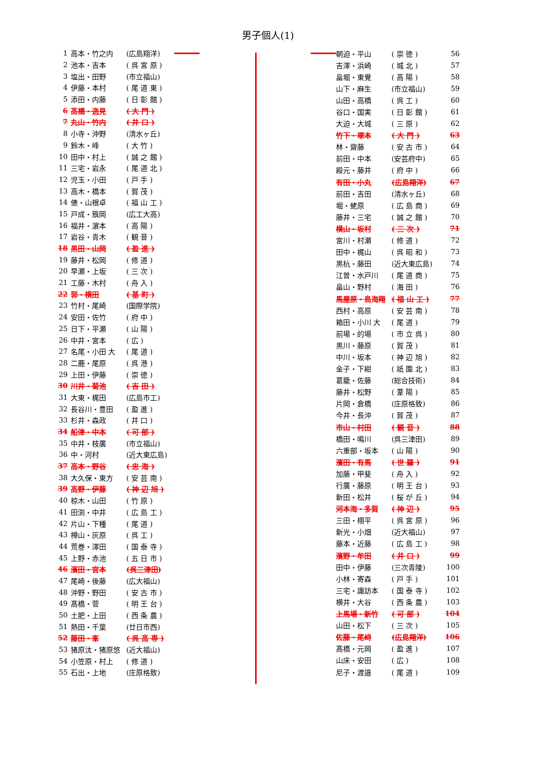男子個人(1)
| 1 | 高本・竹之内 | (広島翔洋) |
| 2 | 池本・吉本 | ( 呉 宮 原 ) |
| 3 | 塩出・田野 | (市立福山) |
| 4 | 伊藤・本村 | ( 尾 道 東 ) |
| 5 | 添田・内藤 | ( 日 彰 館 ) |
| 6 | 髙橋・逸見 | ( 大 門 ) |
| 7 | 丸山・竹内 | ( 井 口 ) |
| 8 | 小寺・沖野 | (清水ヶ丘) |
| 9 | 鈴木・峰 | ( 大 竹 ) |
| 10 | 田中・村上 | ( 誠 之 館 ) |
| 11 | 三宅・岩永 | ( 尾 道 北 ) |
| 12 | 児玉・小田 | ( 戸 手 ) |
| 13 | 高木・橋本 | ( 賀 茂 ) |
| 14 | 俵・山根卓 | ( 福 山 工 ) |
| 15 | 戸成・籏岡 | (広工大高) |
| 16 | 福井・濵本 | ( 高 陽 ) |
| 17 | 岩谷・青木 | ( 観 音 ) |
| 18 | 黒田・山岡 | ( 盈 進 ) |
| 19 | 藤井・松岡 | ( 修 道 ) |
| 20 | 早瀬・上坂 | ( 三 次 ) |
| 21 | 工藤・木村 | ( 舟 入 ) |
| 22 | 郭・横田 | ( 基 町 ) |
| 23 | 竹村・尾崎 | (国際学院) |
| 24 | 安田・佐竹 | ( 府 中 ) |
| 25 | 日下・平瀬 | ( 山 陽 ) |
| 26 | 中井・宮本 | ( 広 ) |
| 27 | 名尾・小田 大 | ( 尾 道 ) |
| 28 | 二鹿・尾原 | ( 呉 港 ) |
| 29 | 上田・伊藤 | ( 崇 徳 ) |
| 30 | 川井・菊池 | ( 吉 田 ) |
| 31 | 大東・梶田 | (広島市工) |
| 32 | 長谷川・豊田 | ( 盈 進 ) |
| 33 | 杉井・森政 | ( 井 口 ) |
| 34 | 船津・中本 | ( 可 部 ) |
| 35 | 中井・枝廣 | (市立福山) |
| 36 | 中・河村 | (近大東広島) |
| 37 | 高本・野谷 | ( 忠 海 ) |
| 38 | 大久保・東方 | ( 安 芸 南 ) |
| 39 | 高野・伊藤 | ( 神 辺 旭 ) |
| 40 | 椋木・山田 | ( 竹 原 ) |
| 41 | 田渕・中井 | ( 広 島 工 ) |
| 42 | 片山・下種 | ( 尾 道 ) |
| 43 | 樽山・灰原 | ( 呉 工 ) |
| 44 | 荒巻・澤田 | ( 国 泰 寺 ) |
| 45 | 上野・赤池 | ( 五 日 市 ) |
| 46 | 濱田・宮本 | (呉三津田) |
| 47 | 尾崎・後藤 | (広大福山) |
| 48 | 沖野・野田 | ( 安 古 市 ) |
| 49 | 髙橋・菅 | ( 明 王 台 ) |
| 50 | 土肥・上田 | ( 西 条 農 ) |
| 51 | 熱田・千葉 | (廿日市西) |
| 52 | 藤田・峯 | ( 呉 高 専 ) |
| 53 | 猪原汰・猪原悠 | (近大福山) |
| 54 | 小笠原・村上 | ( 修 道 ) |
| 55 | 石出・上地 | (庄原格致) |
| 朝迫・平山 | ( 崇 徳 ) | 56 |
| 吉澤・浜崎 | ( 城 北 ) | 57 |
| 畠堀・東覺 | ( 高 陽 ) | 58 |
| 山下・麻生 | (市立福山) | 59 |
| 山田・高橋 | ( 呉 工 ) | 60 |
| 谷口・国実 | ( 日 彰 館 ) | 61 |
| 大迫・大城 | ( 三 原 ) | 62 |
| 竹下・塚本 | ( 大 門 ) | 63 |
| 林・齋藤 | ( 安 古 市 ) | 64 |
| 前田・中本 | (安芸府中) | 65 |
| 殿元・藤井 | ( 府 中 ) | 66 |
| 有田・小丸 | (広島翔洋) | 67 |
| 前田・吉田 | (清水ヶ丘) | 68 |
| 堀・蛯原 | ( 広 島 商 ) | 69 |
| 藤井・三宅 | ( 誠 之 館 ) | 70 |
| 横山・坂村 | ( 三 次 ) | 71 |
| 宮川・村瀬 | ( 修 道 ) | 72 |
| 田中・梶山 | ( 呉 昭 和 ) | 73 |
| 黒杭・藤田 | (近大東広島) | 74 |
| 江曽・水戸川 | ( 尾 道 商 ) | 75 |
| 畠山・野村 | ( 海 田 ) | 76 |
| 馬屋原・鳥海翔 | ( 福 山 工 ) | 77 |
| 西村・高原 | ( 安 芸 南 ) | 78 |
| 箱田・小川 大 | ( 尾 道 ) | 79 |
| 前場・的場 | ( 市 立 呉 ) | 80 |
| 黒川・藤原 | ( 賀 茂 ) | 81 |
| 中川・坂本 | ( 神 辺 旭 ) | 82 |
| 金子・下紺 | ( 祇 園 北 ) | 83 |
| 葛籠・佐藤 | (総合技術) | 84 |
| 藤井・松野 | ( 葦 陽 ) | 85 |
| 片岡・倉橋 | (庄原格致) | 86 |
| 今井・長沖 | ( 賀 茂 ) | 87 |
| 市山・村田 | ( 観 音 ) | 88 |
| 橋田・鳴川 | (呉三津田) | 89 |
| 六重部・坂本 | ( 山 陽 ) | 90 |
| 濱田・有馬 | ( 世 羅 ) | 91 |
| 加藤・甲斐 | ( 舟 入 ) | 92 |
| 行廣・藤原 | ( 明 王 台 ) | 93 |
| 新田・松井 | ( 桜 が 丘 ) | 94 |
| 河本海・多賀 | ( 神 辺 ) | 95 |
| 三田・栩平 | ( 呉 宮 原 ) | 96 |
| 新光・小畑 | (近大福山) | 97 |
| 藤本・近藤 | ( 広 島 工 ) | 98 |
| 濱野・牟田 | ( 井 口 ) | 99 |
| 田中・伊藤 | (三次青陵) | 100 |
| 小林・寄森 | ( 戸 手 ) | 101 |
| 三宅・諏訪本 | ( 国 泰 寺 ) | 102 |
| 横井・大谷 | ( 西 条 農 ) | 103 |
| 上馬場・新竹 | ( 可 部 ) | 104 |
| 山田・松下 | ( 三 次 ) | 105 |
| 佐藤・尾﨑 | (広島翔洋) | 106 |
| 髙橋・元岡 | ( 盈 進 ) | 107 |
| 山床・安田 | ( 広 ) | 108 |
| 尼子・渡邉 | ( 尾 道 ) | 109 |